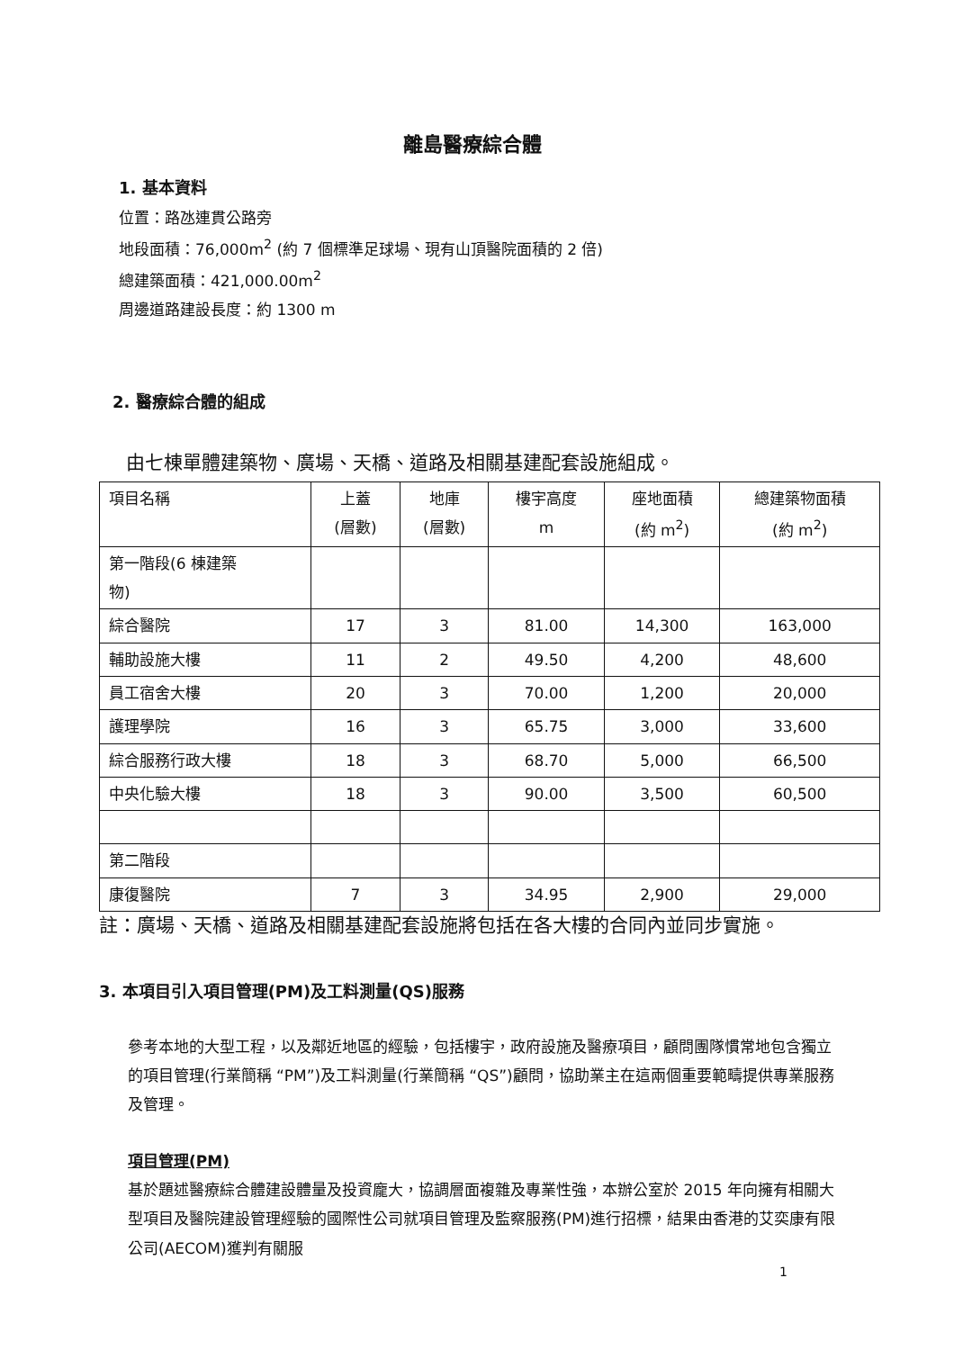離島醫療綜合體
1. 基本資料
位置：路氹連貫公路旁
地段面積：76,000m<sup>2</sup> (約 7 個標準足球場、現有山頂醫院面積的 2 倍)
總建築面積：421,000.00m<sup>2</sup>
周邊道路建設長度：約 1300 m
2. 醫療綜合體的組成
由七棟單體建築物、廣場、天橋、道路及相關基建配套設施組成。
| 項目名稱 | 上蓋 (層數) | 地庫 (層數) | 樓宇高度 m | 座地面積 (約 m<sup>2</sup>) | 總建築物面積 (約 m<sup>2</sup>) |
| --- | --- | --- | --- | --- | --- |
| 第一階段(6 棟建築 物) | | | | | |
| 綜合醫院 | 17 | 3 | 81.00 | 14,300 | 163,000 |
| 輔助設施大樓 | 11 | 2 | 49.50 | 4,200 | 48,600 |
| 員工宿舍大樓 | 20 | 3 | 70.00 | 1,200 | 20,000 |
| 護理學院 | 16 | 3 | 65.75 | 3,000 | 33,600 |
| 綜合服務行政大樓 | 18 | 3 | 68.70 | 5,000 | 66,500 |
| 中央化驗大樓 | 18 | 3 | 90.00 | 3,500 | 60,500 |
| 第二階段 | | | | | |
| 康復醫院 | 7 | 3 | 34.95 | 2,900 | 29,000 |
註：廣場、天橋、道路及相關基建配套設施將包括在各大樓的合同內並同步實施。
3. 本項目引入項目管理(PM)及工料測量(QS)服務
參考本地的大型工程，以及鄰近地區的經驗，包括樓宇，政府設施及醫療項目，顧問團隊慣常地包含獨立的項目管理(行業簡稱 “PM”)及工料測量(行業簡稱 “QS”)顧問，協助業主在這兩個重要範疇提供專業服務及管理。
項目管理(PM)
基於題述醫療綜合體建設體量及投資龐大，協調層面複雜及專業性強，本辦公室於 2015 年向擁有相關大型項目及醫院建設管理經驗的國際性公司就項目管理及監察服務(PM)進行招標，結果由香港的艾奕康有限公司(AECOM)獲判有關服
1